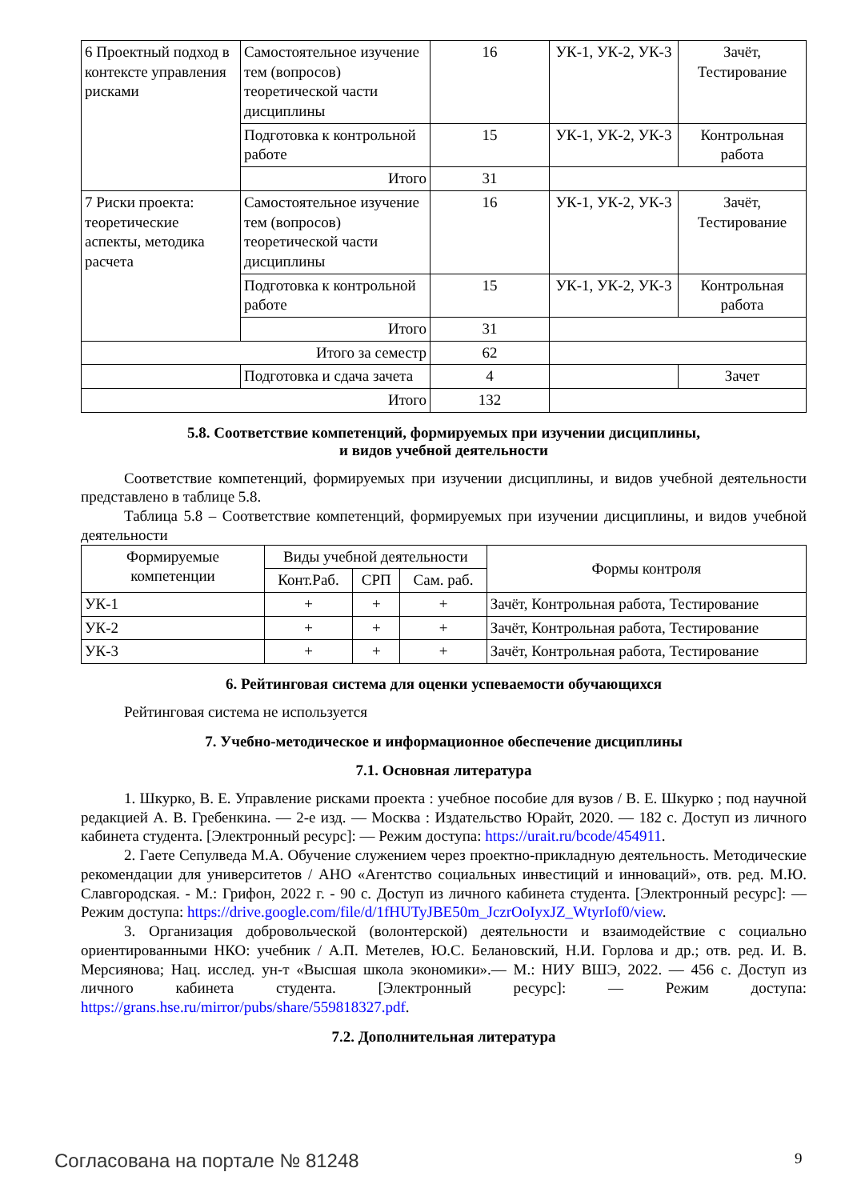| 6 Проектный подход в контексте управления рисками | Самостоятельное изучение тем (вопросов) теоретической части дисциплины | 16 | УК-1, УК-2, УК-3 | Зачёт, Тестирование |
| | Подготовка к контрольной работе | 15 | УК-1, УК-2, УК-3 | Контрольная работа |
| | Итого | 31 | | |
| 7 Риски проекта: теоретические аспекты, методика расчета | Самостоятельное изучение тем (вопросов) теоретической части дисциплины | 16 | УК-1, УК-2, УК-3 | Зачёт, Тестирование |
| | Подготовка к контрольной работе | 15 | УК-1, УК-2, УК-3 | Контрольная работа |
| | Итого | 31 | | |
| Итого за семестр | | 62 | | |
| | Подготовка и сдача зачета | 4 | | Зачет |
| Итого | | 132 | | |
5.8. Соответствие компетенций, формируемых при изучении дисциплины,
и видов учебной деятельности
Соответствие компетенций, формируемых при изучении дисциплины, и видов учебной деятельности представлено в таблице 5.8.
Таблица 5.8 – Соответствие компетенций, формируемых при изучении дисциплины, и видов учебной деятельности
| Формируемые компетенции | Виды учебной деятельности | | | Формы контроля |
| --- | --- | --- | --- | --- |
| | Конт.Раб. | СРП | Сам. раб. | |
| УК-1 | + | + | + | Зачёт, Контрольная работа, Тестирование |
| УК-2 | + | + | + | Зачёт, Контрольная работа, Тестирование |
| УК-3 | + | + | + | Зачёт, Контрольная работа, Тестирование |
6. Рейтинговая система для оценки успеваемости обучающихся
Рейтинговая система не используется
7. Учебно-методическое и информационное обеспечение дисциплины
7.1. Основная литература
1. Шкурко, В. Е. Управление рисками проекта : учебное пособие для вузов / В. Е. Шкурко ; под научной редакцией А. В. Гребенкина. — 2-е изд. — Москва : Издательство Юрайт, 2020. — 182 с. Доступ из личного кабинета студента. [Электронный ресурс]: — Режим доступа: https://urait.ru/bcode/454911.
2. Гаете Сепулведа М.А. Обучение служением через проектно-прикладную деятельность. Методические рекомендации для университетов / АНО «Агентство социальных инвестиций и инноваций», отв. ред. М.Ю. Славгородская. - М.: Грифон, 2022 г. - 90 с. Доступ из личного кабинета студента. [Электронный ресурс]: — Режим доступа: https://drive.google.com/file/d/1fHUTyJBE50m_JczrOoIyxJZ_WtyrIof0/view.
3. Организация добровольческой (волонтерской) деятельности и взаимодействие с социально ориентированными НКО: учебник / А.П. Метелев, Ю.С. Белановский, Н.И. Горлова и др.; отв. ред. И. В. Мерсиянова; Нац. исслед. ун-т «Высшая школа экономики».— М.: НИУ ВШЭ, 2022. — 456 с. Доступ из личного кабинета студента. [Электронный ресурс]: — Режим доступа: https://grans.hse.ru/mirror/pubs/share/559818327.pdf.
7.2. Дополнительная литература
Согласована на портале № 81248 9